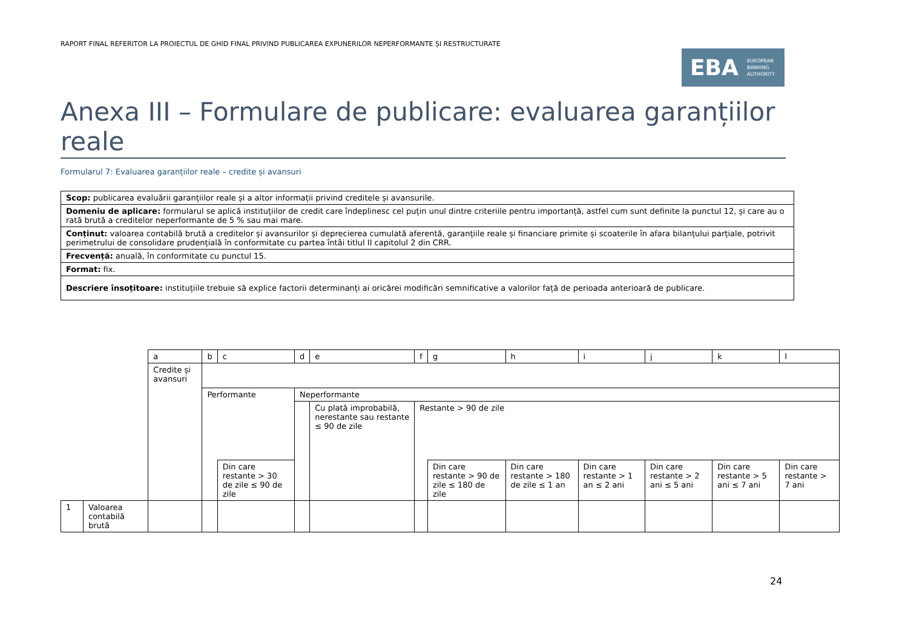RAPORT FINAL REFERITOR LA PROIECTUL DE GHID FINAL PRIVIND PUBLICAREA EXPUNERILOR NEPERFORMANTE ȘI RESTRUCTURATE
EBA EUROPEAN
BANKING
AUTHORITY
Anexa III – Formulare de publicare: evaluarea garanțiilor reale
Formularul 7: Evaluarea garanțiilor reale – credite și avansuri
| Scop: publicarea evaluării garanțiilor reale și a altor informații privind creditele și avansurile. |
| Domeniu de aplicare: formularul se aplică instituțiilor de credit care îndeplinesc cel puțin unul dintre criteriile pentru importanță, astfel cum sunt definite la punctul 12, și care au o rată brută a creditelor neperformante de 5 % sau mai mare. |
| Conținut: valoarea contabilă brută a creditelor și avansurilor și deprecierea cumulată aferentă, garanțiile reale și financiare primite și scoaterile în afara bilanțului parțiale, potrivit perimetrului de consolidare prudențială în conformitate cu partea întâi titlul II capitolul 2 din CRR. |
| Frecvență: anuală, în conformitate cu punctul 15. |
| Format: fix. |
| Descriere însoțitoare: instituțiile trebuie să explice factorii determinanți ai oricărei modificări semnificative a valorilor față de perioada anterioară de publicare. |
| | | a | b | c | d | e | f | g | h | i | j | k | l |
| | | Credite și avansuri | | | | | | | | | | | |
| | | | Performante | | Neperformante | | | | | | | | |
| | | | | | | Cu plată improbabilă, nerestante sau restante ≤ 90 de zile | Restante > 90 de zile | | | | | | |
| | | | | Din care restante > 30 de zile ≤ 90 de zile | | | | Din care restante > 90 de zile ≤ 180 de zile | Din care restante > 180 de zile ≤ 1 an | Din care restante > 1 an ≤ 2 ani | Din care restante > 2 ani ≤ 5 ani | Din care restante > 5 ani ≤ 7 ani | Din care restante > 7 ani |
| 1 | Valoarea contabilă brută | | | | | | | | | | | | |
24